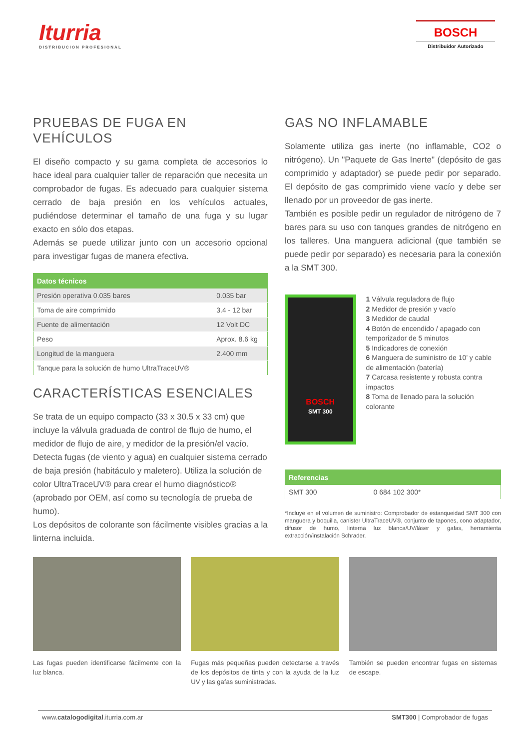Iturria
DISTRIBUCION PROFESIONAL
BOSCH
Distribuidor Autorizado
PRUEBAS DE FUGA EN VEHÍCULOS
El diseño compacto y su gama completa de accesorios lo hace ideal para cualquier taller de reparación que necesita un comprobador de fugas. Es adecuado para cualquier sistema cerrado de baja presión en los vehículos actuales, pudiéndose determinar el tamaño de una fuga y su lugar exacto en sólo dos etapas.
Además se puede utilizar junto con un accesorio opcional para investigar fugas de manera efectiva.
| Datos técnicos | |
| --- | --- |
| Presión operativa 0.035 bares | 0.035 bar |
| Toma de aire comprimido | 3.4 - 12 bar |
| Fuente de alimentación | 12 Volt DC |
| Peso | Aprox. 8.6 kg |
| Longitud de la manguera | 2.400 mm |
| Tanque para la solución de humo UltraTraceUV® | |
CARACTERÍSTICAS ESENCIALES
Se trata de un equipo compacto (33 x 30.5 x 33 cm) que incluye la válvula graduada de control de flujo de humo, el medidor de flujo de aire, y medidor de la presión/el vacío. Detecta fugas (de viento y agua) en cualquier sistema cerrado de baja presión (habitáculo y maletero). Utiliza la solución de color UltraTraceUV® para crear el humo diagnóstico® (aprobado por OEM, así como su tecnología de prueba de humo).
Los depósitos de colorante son fácilmente visibles gracias a la linterna incluida.
GAS NO INFLAMABLE
Solamente utiliza gas inerte (no inflamable, CO2 o nitrógeno). Un "Paquete de Gas Inerte" (depósito de gas comprimido y adaptador) se puede pedir por separado. El depósito de gas comprimido viene vacío y debe ser llenado por un proveedor de gas inerte.
También es posible pedir un regulador de nitrógeno de 7 bares para su uso con tanques grandes de nitrógeno en los talleres. Una manguera adicional (que también se puede pedir por separado) es necesaria para la conexión a la SMT 300.
BOSCH
SMT 300
1 Válvula reguladora de flujo
2 Medidor de presión y vacío
3 Medidor de caudal
4 Botón de encendido / apagado con temporizador de 5 minutos
5 Indicadores de conexión
6 Manguera de suministro de 10’ y cable de alimentación (batería)
7 Carcasa resistente y robusta contra impactos
8 Toma de llenado para la solución colorante
| Referencias | |
| --- | --- |
| SMT 300 | 0 684 102 300* |
*Incluye en el volumen de suministro: Comprobador de estanqueidad SMT 300 con manguera y boquilla, canister UltraTraceUV®, conjunto de tapones, cono adaptador, difusor de humo, linterna luz blanca/UV/láser y gafas, herramienta extracción/instalación Schrader.
Las fugas pueden identificarse fácilmente con la luz blanca.
Fugas más pequeñas pueden detectarse a través de los depósitos de tinta y con la ayuda de la luz UV y las gafas suministradas.
También se pueden encontrar fugas en sistemas de escape.
www.catalogodigital.iturria.com.ar SMT300 | Comprobador de fugas